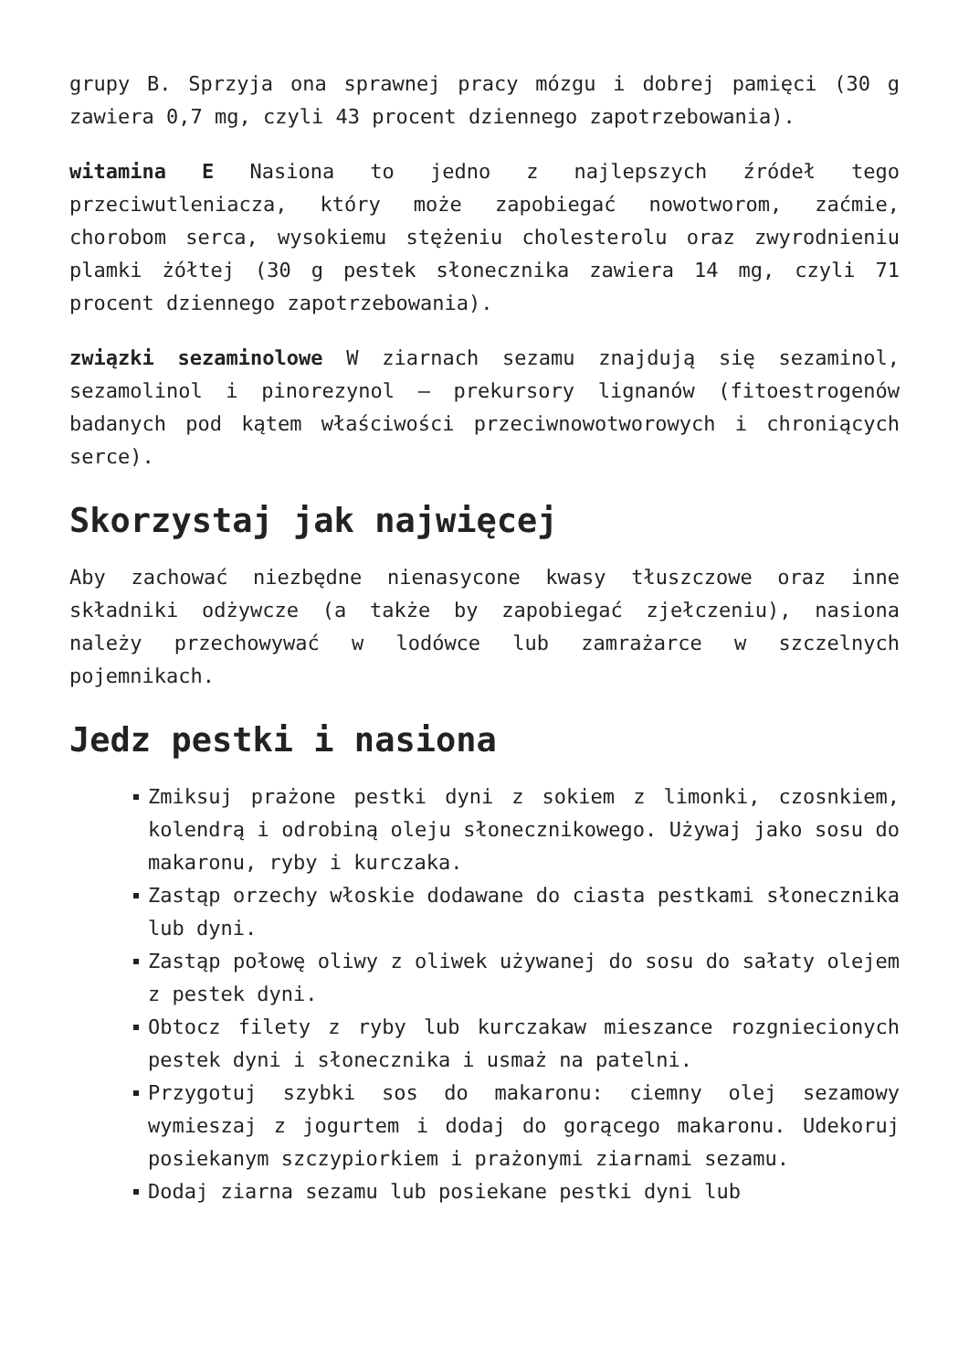grupy B. Sprzyja ona sprawnej pracy mózgu i dobrej pamięci (30 g zawiera 0,7 mg, czyli 43 procent dziennego zapotrzebowania).
witamina E Nasiona to jedno z najlepszych źródeł tego przeciwutleniacza, który może zapobiegać nowotworom, zaćmie, chorobom serca, wysokiemu stężeniu cholesterolu oraz zwyrodnieniu plamki żółtej (30 g pestek słonecznika zawiera 14 mg, czyli 71 procent dziennego zapotrzebowania).
związki sezaminolowe W ziarnach sezamu znajdują się sezaminol, sezamolinol i pinorezynol – prekursory lignanów (fitoestrogenów badanych pod kątem właściwości przeciwnowotworowych i chroniących serce).
Skorzystaj jak najwięcej
Aby zachować niezbędne nienasycone kwasy tłuszczowe oraz inne składniki odżywcze (a także by zapobiegać zjełczeniu), nasiona należy przechowywać w lodówce lub zamrażarce w szczelnych pojemnikach.
Jedz pestki i nasiona
Zmiksuj prażone pestki dyni z sokiem z limonki, czosnkiem, kolendrą i odrobiną oleju słonecznikowego. Używaj jako sosu do makaronu, ryby i kurczaka.
Zastąp orzechy włoskie dodawane do ciasta pestkami słonecznika lub dyni.
Zastąp połowę oliwy z oliwek używanej do sosu do sałaty olejem z pestek dyni.
Obtocz filety z ryby lub kurczakaw mieszance rozgniecionych pestek dyni i słonecznika i usmaż na patelni.
Przygotuj szybki sos do makaronu: ciemny olej sezamowy wymieszaj z jogurtem i dodaj do gorącego makaronu. Udekoruj posiekanym szczypiorkiem i prażonymi ziarnami sezamu.
Dodaj ziarna sezamu lub posiekane pestki dyni lub